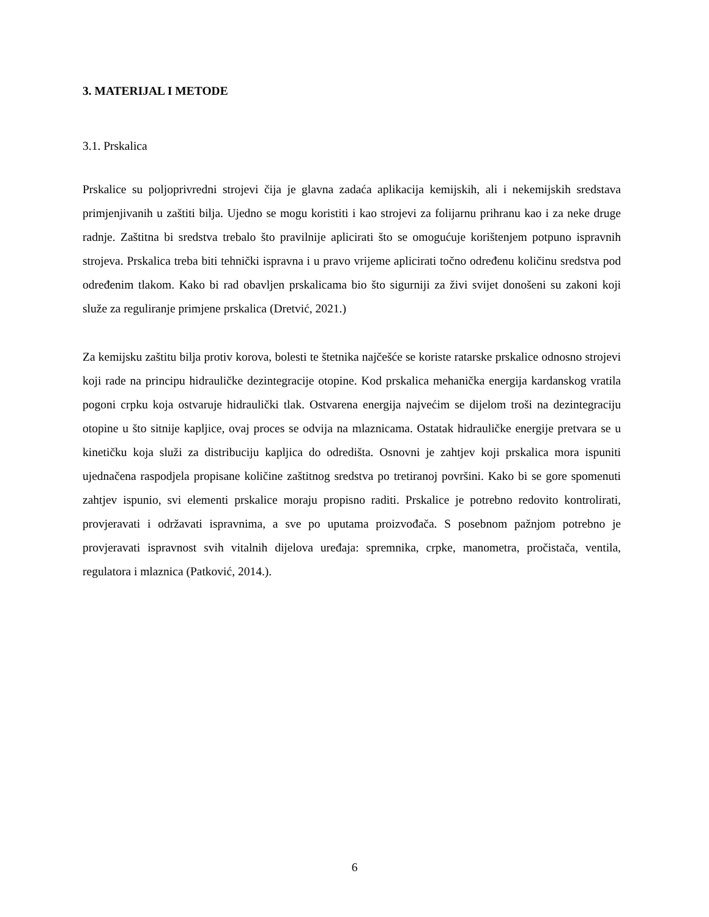3. MATERIJAL I METODE
3.1. Prskalica
Prskalice su poljoprivredni strojevi čija je glavna zadaća aplikacija kemijskih, ali i nekemijskih sredstava primjenjivanih u zaštiti bilja. Ujedno se mogu koristiti i kao strojevi za folijarnu prihranu kao i za neke druge radnje. Zaštitna bi sredstva trebalo što pravilnije aplicirati što se omogućuje korištenjem potpuno ispravnih strojeva. Prskalica treba biti tehnički ispravna i u pravo vrijeme aplicirati točno određenu količinu sredstva pod određenim tlakom. Kako bi rad obavljen prskalicama bio što sigurniji za živi svijet donošeni su zakoni koji služe za reguliranje primjene prskalica (Dretvić, 2021.)
Za kemijsku zaštitu bilja protiv korova, bolesti te štetnika najčešće se koriste ratarske prskalice odnosno strojevi koji rade na principu hidrauličke dezintegracije otopine. Kod prskalica mehanička energija kardanskog vratila pogoni crpku koja ostvaruje hidraulički tlak. Ostvarena energija najvećim se dijelom troši na dezintegraciju otopine u što sitnije kapljice, ovaj proces se odvija na mlaznicama. Ostatak hidrauličke energije pretvara se u kinetičku koja služi za distribuciju kapljica do odredišta. Osnovni je zahtjev koji prskalica mora ispuniti ujednačena raspodjela propisane količine zaštitnog sredstva po tretiranoj površini. Kako bi se gore spomenuti zahtjev ispunio, svi elementi prskalice moraju propisno raditi. Prskalice je potrebno redovito kontrolirati, provjeravati i održavati ispravnima, a sve po uputama proizvođača. S posebnom pažnjom potrebno je provjeravati ispravnost svih vitalnih dijelova uređaja: spremnika, crpke, manometra, pročistača, ventila, regulatora i mlaznica (Patković, 2014.).
6